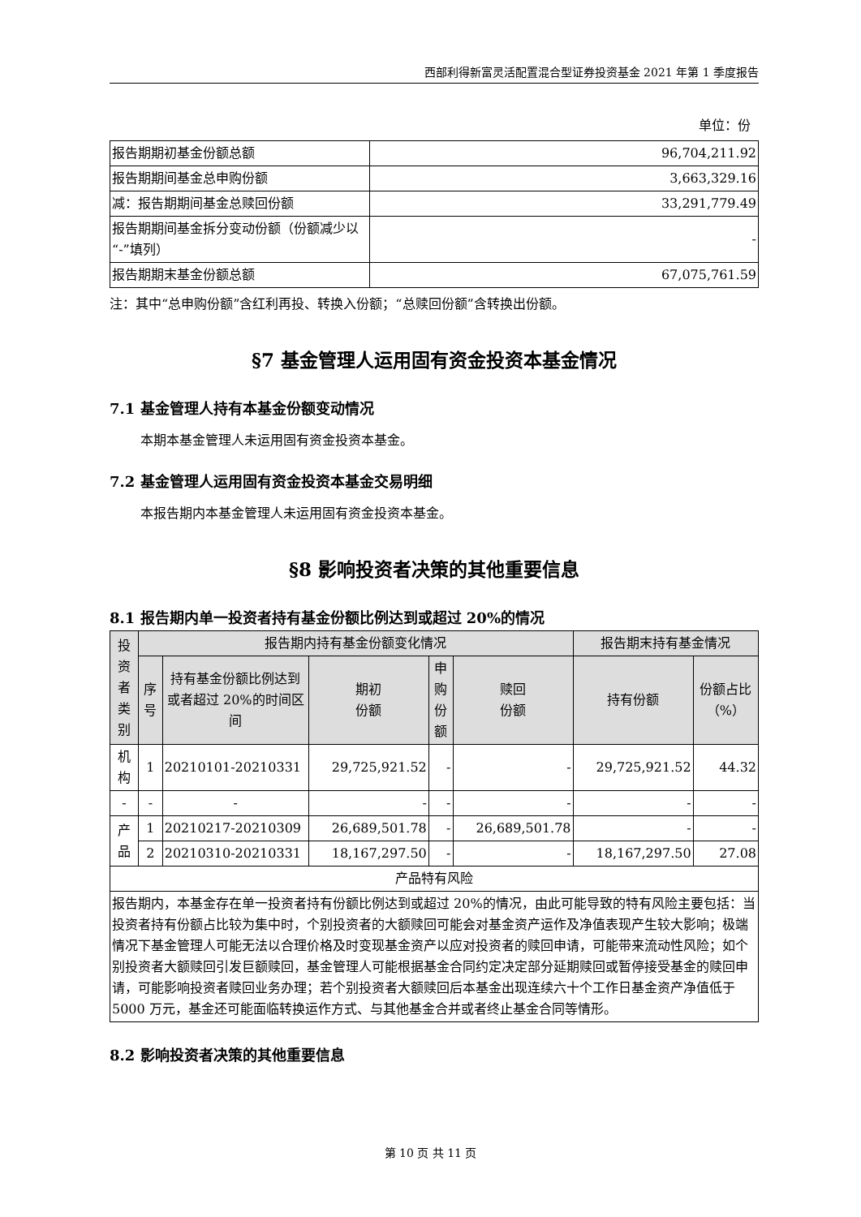西部利得新富灵活配置混合型证券投资基金 2021 年第 1 季度报告
单位：份
| 报告期期初基金份额总额 | 96,704,211.92 |
| 报告期期间基金总申购份额 | 3,663,329.16 |
| 减：报告期期间基金总赎回份额 | 33,291,779.49 |
| 报告期期间基金拆分变动份额（份额减少以“-”填列） | - |
| 报告期期末基金份额总额 | 67,075,761.59 |
注：其中“总申购份额”含红利再投、转换入份额；“总赎回份额”含转换出份额。
§7 基金管理人运用固有资金投资本基金情况
7.1 基金管理人持有本基金份额变动情况
本期本基金管理人未运用固有资金投资本基金。
7.2 基金管理人运用固有资金投资本基金交易明细
本报告期内本基金管理人未运用固有资金投资本基金。
§8 影响投资者决策的其他重要信息
8.1 报告期内单一投资者持有基金份额比例达到或超过 20%的情况
| 投资者类别 | 报告期内持有基金份额变化情况 | | | | | 报告期末持有基金情况 | |
| --- | --- | --- | --- | --- | --- | --- | --- |
| | 序号 | 持有基金份额比例达到或者超过 20%的时间区间 | 期初 份额 | 申购 份额 | 赎回 份额 | 持有份额 | 份额占比（%） |
| 机构 | 1 | 20210101-20210331 | 29,725,921.52 | - | - | 29,725,921.52 | 44.32 |
| - | - | - | - | - | - | - | - |
| 产品 | 1 | 20210217-20210309 | 26,689,501.78 | - | 26,689,501.78 | - | - |
| | 2 | 20210310-20210331 | 18,167,297.50 | - | - | 18,167,297.50 | 27.08 |
| 产品特有风险 | | | | | | | |
| 报告期内，本基金存在单一投资者持有份额比例达到或超过 20%的情况，由此可能导致的特有风险主要包括：当投资者持有份额占比较为集中时，个别投资者的大额赎回可能会对基金资产运作及净值表现产生较大影响；极端情况下基金管理人可能无法以合理价格及时变现基金资产以应对投资者的赎回申请，可能带来流动性风险；如个别投资者大额赎回引发巨额赎回，基金管理人可能根据基金合同约定决定部分延期赎回或暂停接受基金的赎回申请，可能影响投资者赎回业务办理；若个别投资者大额赎回后本基金出现连续六十个工作日基金资产净值低于 5000 万元，基金还可能面临转换运作方式、与其他基金合并或者终止基金合同等情形。 | | | | | | | |
8.2 影响投资者决策的其他重要信息
第 10 页 共 11 页